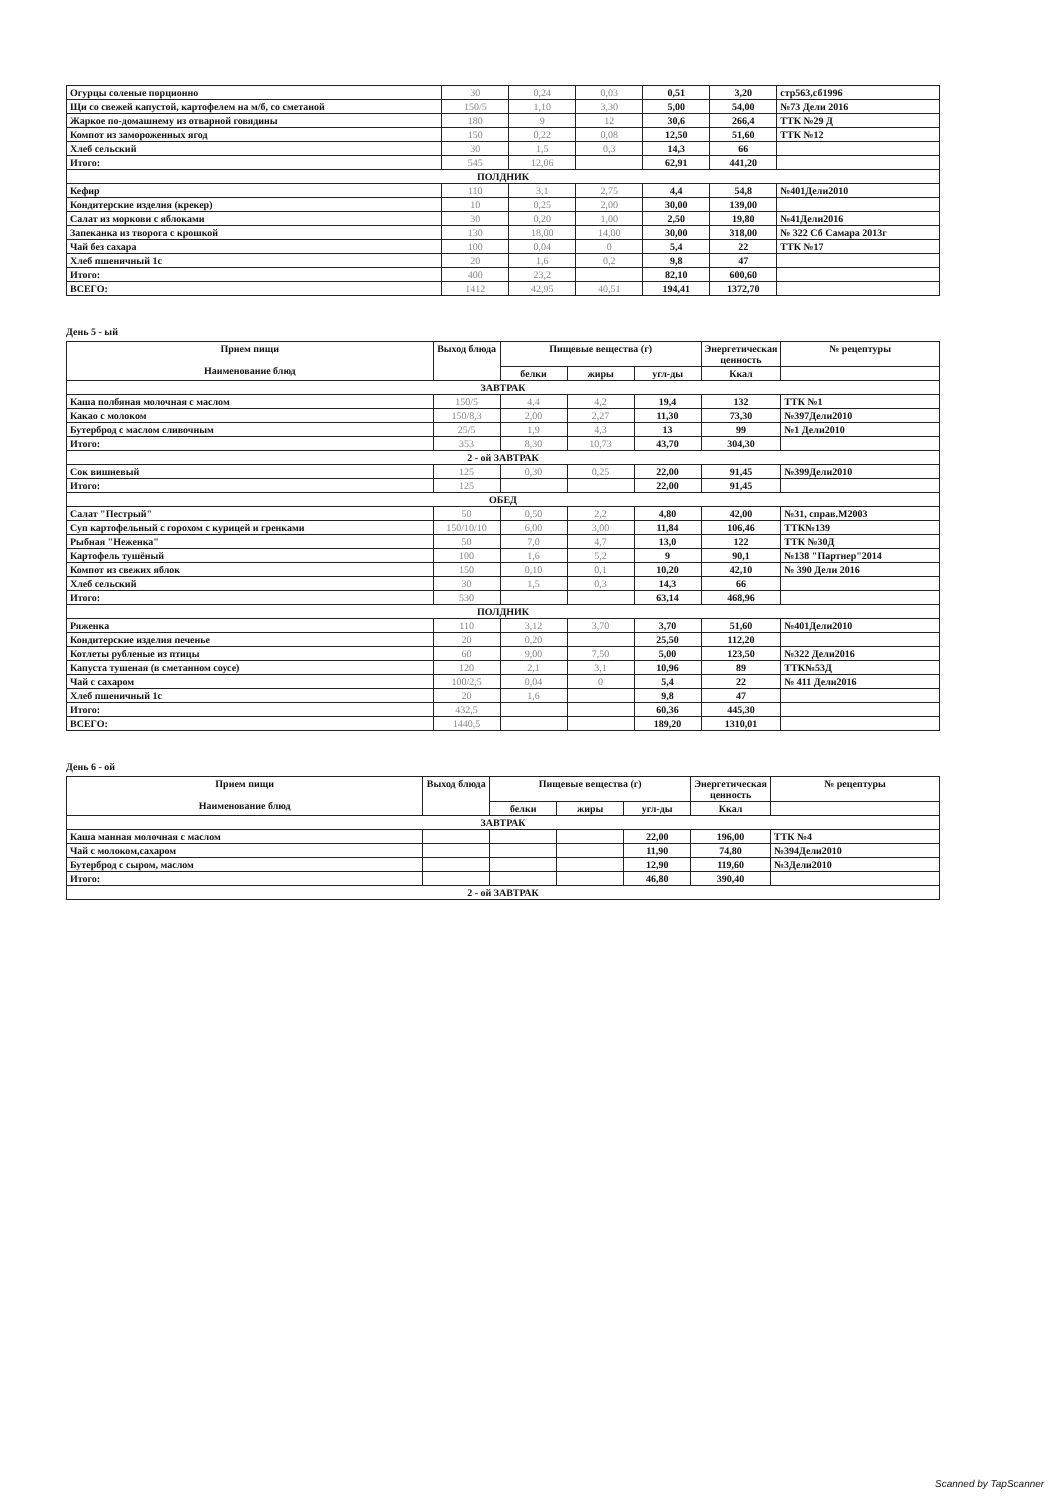| Огурцы соленые порционно | 30 | 0,24 | 0,03 | 0,51 | 3,20 | стр563,сб1996 |
| Щи со свежей капустой, картофелем на м/б, со сметаной | 150/5 | 1,10 | 3,30 | 5,00 | 54,00 | №73 Дели 2016 |
| Жаркое по-домашнему из отварной говядины | 180 | 9 | 12 | 30,6 | 266,4 | ТТК №29 Д |
| Компот из замороженных ягод | 150 | 0,22 | 0,08 | 12,50 | 51,60 | ТТК №12 |
| Хлеб сельский | 30 | 1,5 | 0,3 | 14,3 | 66 | |
| Итого: | 545 | 12,06 | | 62,91 | 441,20 | |
| ПОЛДНИК | | | | | | |
| Кефир | 110 | 3,1 | 2,75 | 4,4 | 54,8 | №401Дели2010 |
| Кондитерские изделия (крекер) | 10 | 0,25 | 2,00 | 30,00 | 139,00 | |
| Салат из моркови с яблоками | 30 | 0,20 | 1,00 | 2,50 | 19,80 | №41Дели2016 |
| Запеканка из творога с крошкой | 130 | 18,00 | 14,00 | 30,00 | 318,00 | № 322 Сб Самара 2013г |
| Чай без сахара | 100 | 0,04 | 0 | 5,4 | 22 | ТТК №17 |
| Хлеб пшеничный 1с | 20 | 1,6 | 0,2 | 9,8 | 47 | |
| Итого: | 400 | 23,2 | | 82,10 | 600,60 | |
| ВСЕГО: | 1412 | 42,95 | 40,51 | 194,41 | 1372,70 | |
День 5 - ый
| Прием пищи Наименование блюд | Выход блюда | Пищевые вещества (г) | | | Энергетическая ценность | № рецептуры |
| --- | --- | --- | --- | --- | --- | --- |
| | | белки | жиры | угл-ды | Ккал | |
| ЗАВТРАК | | | | | | |
| Каша полбяная молочная с маслом | 150/5 | 4,4 | 4,2 | 19,4 | 132 | ТТК №1 |
| Какао с молоком | 150/8,3 | 2,00 | 2,27 | 11,30 | 73,30 | №397Дели2010 |
| Бутерброд с маслом сливочным | 25/5 | 1,9 | 4,3 | 13 | 99 | №1 Дели2010 |
| Итого: | 353 | 8,30 | 10,73 | 43,70 | 304,30 | |
| 2 - ой ЗАВТРАК | | | | | | |
| Сок вишневый | 125 | 0,30 | 0,25 | 22,00 | 91,45 | №399Дели2010 |
| Итого: | 125 | | | 22,00 | 91,45 | |
| ОБЕД | | | | | | |
| Салат "Пестрый" | 50 | 0,50 | 2,2 | 4,80 | 42,00 | №31, справ.М2003 |
| Суп картофельный с горохом с курицей и гренками | 150/10/10 | 6,00 | 3,00 | 11,84 | 106,46 | ТТК№139 |
| Рыбная "Неженка" | 50 | 7,0 | 4,7 | 13,0 | 122 | ТТК №30Д |
| Картофель тушёный | 100 | 1,6 | 5,2 | 9 | 90,1 | №138 "Партнер"2014 |
| Компот из свежих яблок | 150 | 0,10 | 0,1 | 10,20 | 42,10 | № 390 Дели 2016 |
| Хлеб сельский | 30 | 1,5 | 0,3 | 14,3 | 66 | |
| Итого: | 530 | | | 63,14 | 468,96 | |
| ПОЛДНИК | | | | | | |
| Ряженка | 110 | 3,12 | 3,70 | 3,70 | 51,60 | №401Дели2010 |
| Кондитерские изделия печенье | 20 | 0,20 | | 25,50 | 112,20 | |
| Котлеты рубленые из птицы | 60 | 9,00 | 7,50 | 5,00 | 123,50 | №322 Дели2016 |
| Капуста тушеная (в сметанном соусе) | 120 | 2,1 | 3,1 | 10,96 | 89 | ТТК№53Д |
| Чай с сахаром | 100/2,5 | 0,04 | 0 | 5,4 | 22 | № 411 Дели2016 |
| Хлеб пшеничный 1с | 20 | 1,6 | | 9,8 | 47 | |
| Итого: | 432,5 | | | 60,36 | 445,30 | |
| ВСЕГО: | 1440,5 | | | 189,20 | 1310,01 | |
День 6 - ой
| Прием пищи Наименование блюд | Выход блюда | Пищевые вещества (г) | | | Энергетическая ценность | № рецептуры |
| --- | --- | --- | --- | --- | --- | --- |
| | | белки | жиры | угл-ды | Ккал | |
| ЗАВТРАК | | | | | | |
| Каша манная молочная с маслом | | | | 22,00 | 196,00 | ТТК №4 |
| Чай с молоком,сахаром | | | | 11,90 | 74,80 | №394Дели2010 |
| Бутерброд с сыром, маслом | | | | 12,90 | 119,60 | №3Дели2010 |
| Итого: | | | | 46,80 | 390,40 | |
| 2 - ой ЗАВТРАК | | | | | | |
Scanned by TapScanner